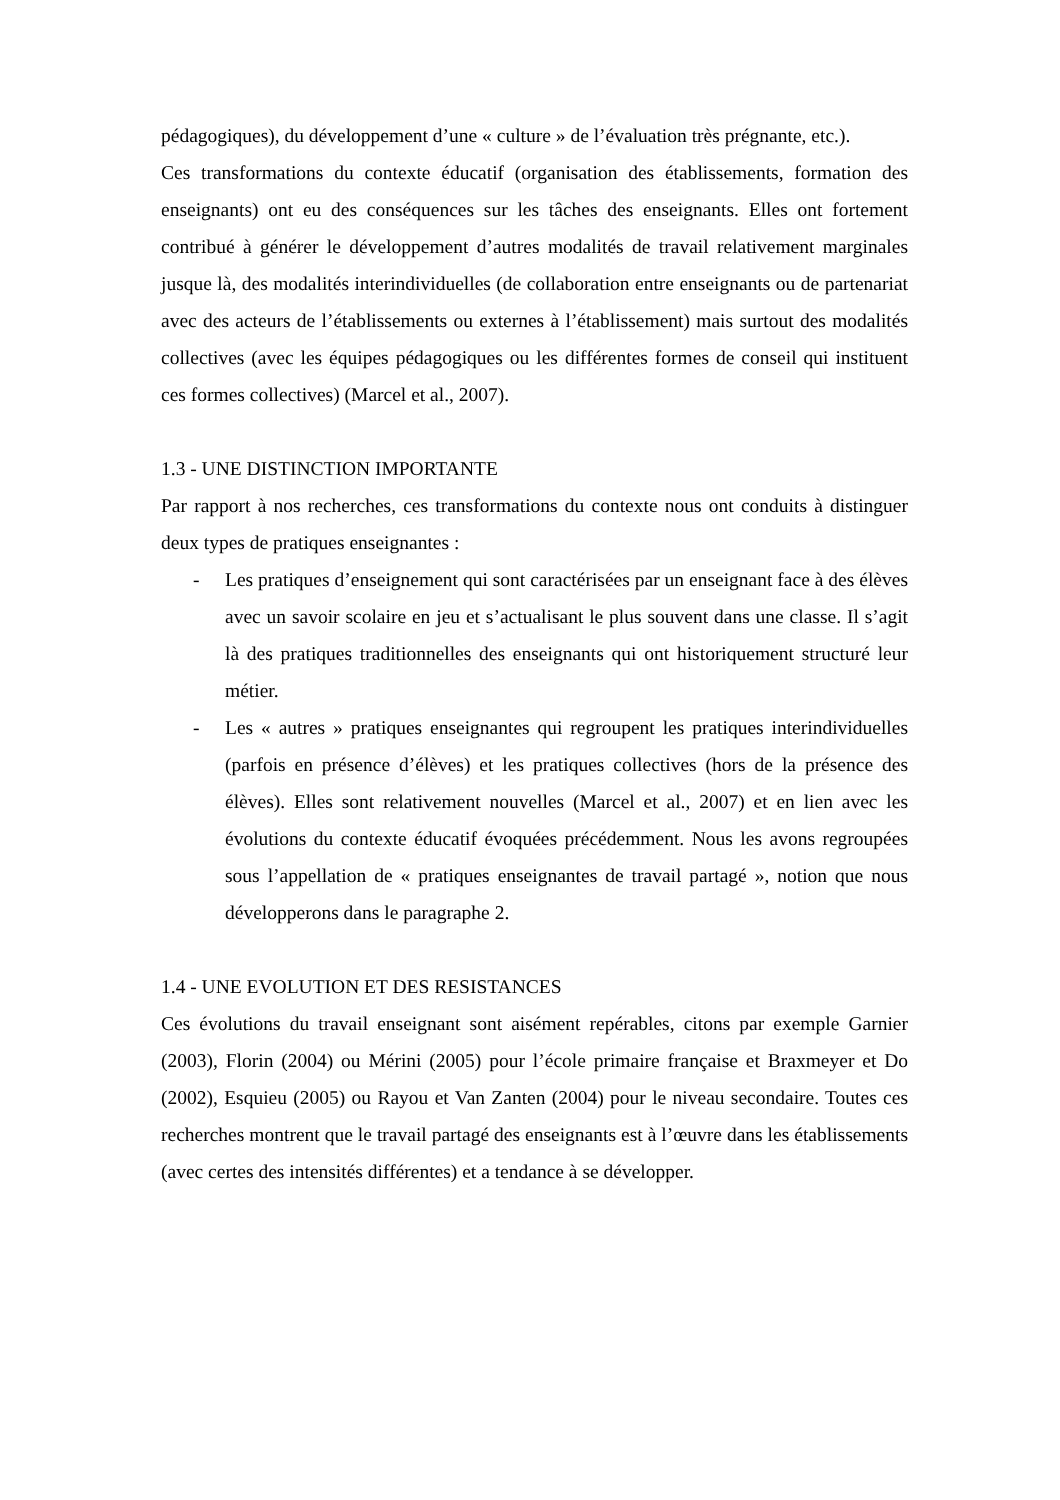pédagogiques), du développement d’une « culture » de l’évaluation très prégnante, etc.).
Ces transformations du contexte éducatif (organisation des établissements, formation des enseignants) ont eu des conséquences sur les tâches des enseignants. Elles ont fortement contribué à générer le développement d’autres modalités de travail relativement marginales jusque là, des modalités interindividuelles (de collaboration entre enseignants ou de partenariat avec des acteurs de l’établissements ou externes à l’établissement) mais surtout des modalités collectives (avec les équipes pédagogiques ou les différentes formes de conseil qui instituent ces formes collectives) (Marcel et al., 2007).
1.3 - UNE DISTINCTION IMPORTANTE
Par rapport à nos recherches, ces transformations du contexte nous ont conduits à distinguer deux types de pratiques enseignantes :
- Les pratiques d’enseignement qui sont caractérisées par un enseignant face à des élèves avec un savoir scolaire en jeu et s’actualisant le plus souvent dans une classe. Il s’agit là des pratiques traditionnelles des enseignants qui ont historiquement structuré leur métier.
- Les « autres » pratiques enseignantes qui regroupent les pratiques interindividuelles (parfois en présence d’élèves) et les pratiques collectives (hors de la présence des élèves). Elles sont relativement nouvelles (Marcel et al., 2007) et en lien avec les évolutions du contexte éducatif évoquées précédemment. Nous les avons regroupées sous l’appellation de « pratiques enseignantes de travail partagé », notion que nous développerons dans le paragraphe 2.
1.4 - UNE EVOLUTION ET DES RESISTANCES
Ces évolutions du travail enseignant sont aisément repérables, citons par exemple Garnier (2003), Florin (2004) ou Mérini (2005) pour l’école primaire française et Braxmeyer et Do (2002), Esquieu (2005) ou Rayou et Van Zanten (2004) pour le niveau secondaire. Toutes ces recherches montrent que le travail partagé des enseignants est à l’œuvre dans les établissements (avec certes des intensités différentes) et a tendance à se développer.